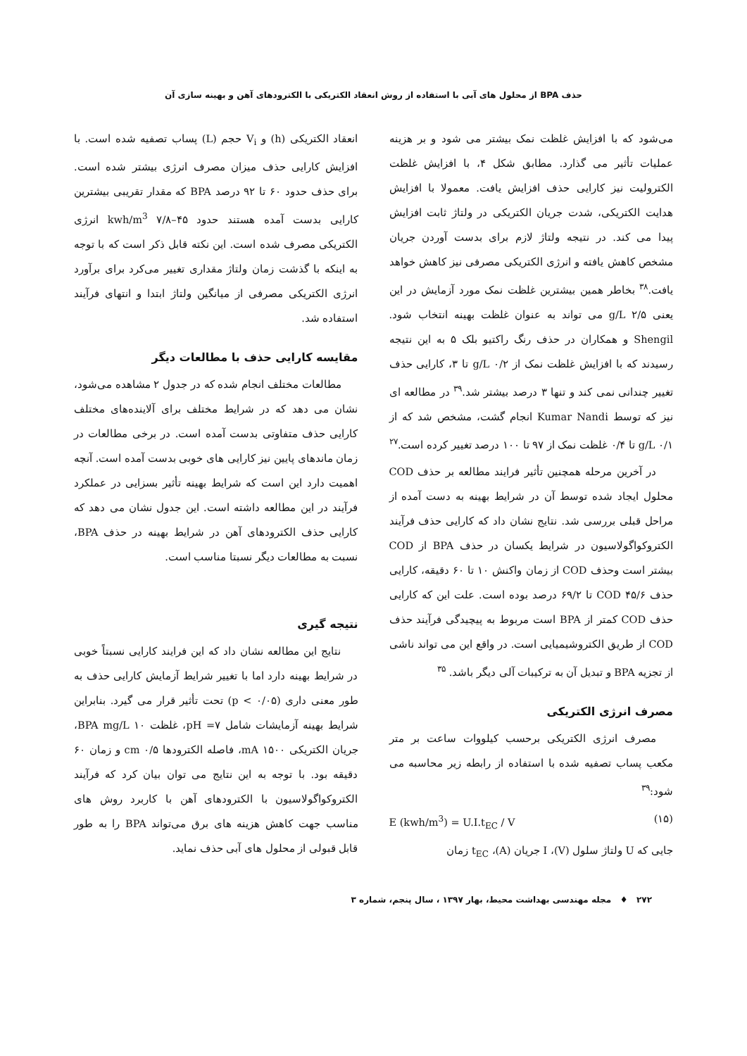حذف BPA از محلول های آبی با استفاده از روش انعقاد الکتریکی با الکترودهای آهن و بهینه سازی آن
می‌شود که با افزایش غلظت نمک بیشتر می شود و بر هزینه عملیات تأثیر می گذارد. مطابق شکل ۴، با افزایش غلظت الکترولیت نیز کارایی حذف افزایش یافت. معمولا با افزایش هدایت الکتریکی، شدت جریان الکتریکی در ولتاژ ثابت افزایش پیدا می کند. در نتیجه ولتاژ لازم برای بدست آوردن جریان مشخص کاهش یافته و انرژی الکتریکی مصرفی نیز کاهش خواهد یافت.<sup>۳۸</sup> بخاطر همین بیشترین غلظت نمک مورد آزمایش در این یعنی g/L ۲/۵ می تواند به عنوان غلظت بهینه انتخاب شود. Shengil و همکاران در حذف رنگ راکتیو بلک ۵ به این نتیجه رسیدند که با افزایش غلظت نمک از g/L ۰/۲ تا ۳، کارایی حذف تغییر چندانی نمی کند و تنها ۳ درصد بیشتر شد.<sup>۳۹</sup> در مطالعه ای نیز که توسط Kumar Nandi انجام گشت، مشخص شد که از g/L ۰/۱ تا ۰/۴ غلظت نمک از ۹۷ تا ۱۰۰ درصد تغییر کرده است.<sup>۲۷</sup>
در آخرین مرحله همچنین تأثیر فرایند مطالعه بر حذف COD محلول ایجاد شده توسط آن در شرایط بهینه به دست آمده از مراحل قبلی بررسی شد. نتایج نشان داد که کارایی حذف فرآیند الکتروکواگولاسیون در شرایط یکسان در حذف BPA از COD بیشتر است وحذف COD از زمان واکنش ۱۰ تا ۶۰ دقیقه، کارایی حذف COD ۴۵/۶ تا ۶۹/۲ درصد بوده است. علت این که کارایی حذف COD کمتر از BPA است مربوط به پیچیدگی فرآیند حذف COD از طریق الکتروشیمیایی است. در واقع این می تواند ناشی از تجزیه BPA و تبدیل آن به ترکیبات آلی دیگر باشد. <sup>۳۵</sup>
مصرف انرژی الکتریکی
مصرف انرژی الکتریکی برحسب کیلووات ساعت بر متر مکعب پساب تصفیه شده با استفاده از رابطه زیر محاسبه می شود:<sup>۳۹</sup>
E (kwh/m<sup>3</sup>) = U.I.t<sub>EC</sub> / V (۱۵)
جایی که U ولتاژ سلول (V)، I جریان (A)، t<sub>EC</sub> زمان
انعقاد الکتریکی (h) و V<sub>i</sub> حجم (L) پساب تصفیه شده است. با افزایش کارایی حذف میزان مصرف انرژی بیشتر شده است. برای حذف حدود ۶۰ تا ۹۲ درصد BPA که مقدار تقریبی بیشترین کارایی بدست آمده هستند حدود kwh/m<sup>3</sup> ۷/۸–۴۵ انرژی الکتریکی مصرف شده است. این نکته قابل ذکر است که با توجه به اینکه با گذشت زمان ولتاژ مقداری تغییر می‌کرد برای برآورد انرژی الکتریکی مصرفی از میانگین ولتاژ ابتدا و انتهای فرآیند استفاده شد.
مقایسه کارایی حذف با مطالعات دیگر
مطالعات مختلف انجام شده که در جدول ۲ مشاهده می‌شود، نشان می دهد که در شرایط مختلف برای آلاینده‌های مختلف کارایی حذف متفاوتی بدست آمده است. در برخی مطالعات در زمان ماندهای پایین نیز کارایی های خوبی بدست آمده است. آنچه اهمیت دارد این است که شرایط بهینه تأثیر بسزایی در عملکرد فرآیند در این مطالعه داشته است. این جدول نشان می دهد که کارایی حذف الکترودهای آهن در شرایط بهینه در حذف BPA، نسبت به مطالعات دیگر نسبتا مناسب است.
نتیجه گیری
نتایج این مطالعه نشان داد که این فرایند کارایی نسبتاً خوبی در شرایط بهینه دارد اما با تغییر شرایط آزمایش کارایی حذف به طور معنی داری (p < ۰/۰۵) تحت تأثیر قرار می گیرد. بنابراین شرایط بهینه آزمایشات شامل pH =۷، غلظت BPA mg/L ۱۰، جریان الکتریکی mA ۱۵۰۰، فاصله الکترودها cm ۰/۵ و زمان ۶۰ دقیقه بود. با توجه به این نتایج می توان بیان کرد که فرآیند الکتروکواگولاسیون با الکترودهای آهن با کاربرد روش های مناسب جهت کاهش هزینه های برق می‌تواند BPA را به طور قابل قبولی از محلول های آبی حذف نماید.
۲۷۲ ♦ مجله مهندسی بهداشت محیط، بهار ۱۳۹۷ ، سال پنجم، شماره ۳